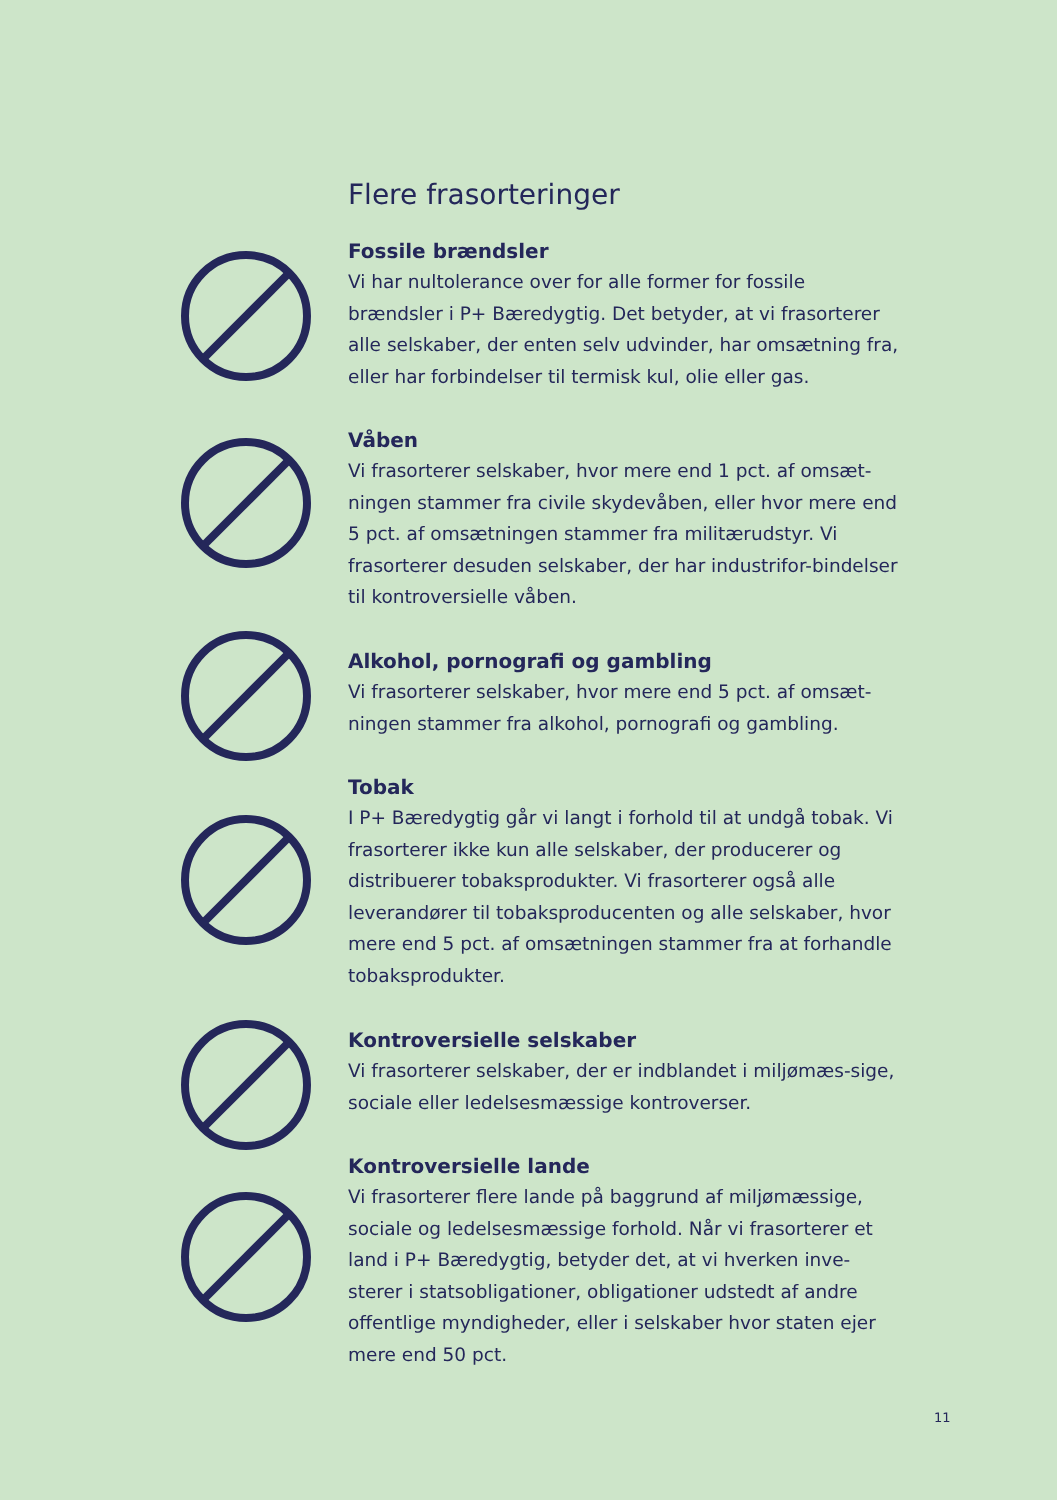Flere frasorteringer
Fossile brændsler
Vi har nultolerance over for alle former for fossile brændsler i P+ Bæredygtig. Det betyder, at vi frasorterer alle selskaber, der enten selv udvinder, har omsætning fra, eller har forbindelser til termisk kul, olie eller gas.
Våben
Vi frasorterer selskaber, hvor mere end 1 pct. af omsæt-ningen stammer fra civile skydevåben, eller hvor mere end 5 pct. af omsætningen stammer fra militærudstyr. Vi frasorterer desuden selskaber, der har industrifor-bindelser til kontroversielle våben.
Alkohol, pornografi og gambling
Vi frasorterer selskaber, hvor mere end 5 pct. af omsæt-ningen stammer fra alkohol, pornografi og gambling.
Tobak
I P+ Bæredygtig går vi langt i forhold til at undgå tobak. Vi frasorterer ikke kun alle selskaber, der producerer og distribuerer tobaksprodukter. Vi frasorterer også alle leverandører til tobaksproducenten og alle selskaber, hvor mere end 5 pct. af omsætningen stammer fra at forhandle tobaksprodukter.
Kontroversielle selskaber
Vi frasorterer selskaber, der er indblandet i miljømæs-sige, sociale eller ledelsesmæssige kontroverser.
Kontroversielle lande
Vi frasorterer flere lande på baggrund af miljømæssige, sociale og ledelsesmæssige forhold. Når vi frasorterer et land i P+ Bæredygtig, betyder det, at vi hverken inve-sterer i statsobligationer, obligationer udstedt af andre offentlige myndigheder, eller i selskaber hvor staten ejer mere end 50 pct.
11